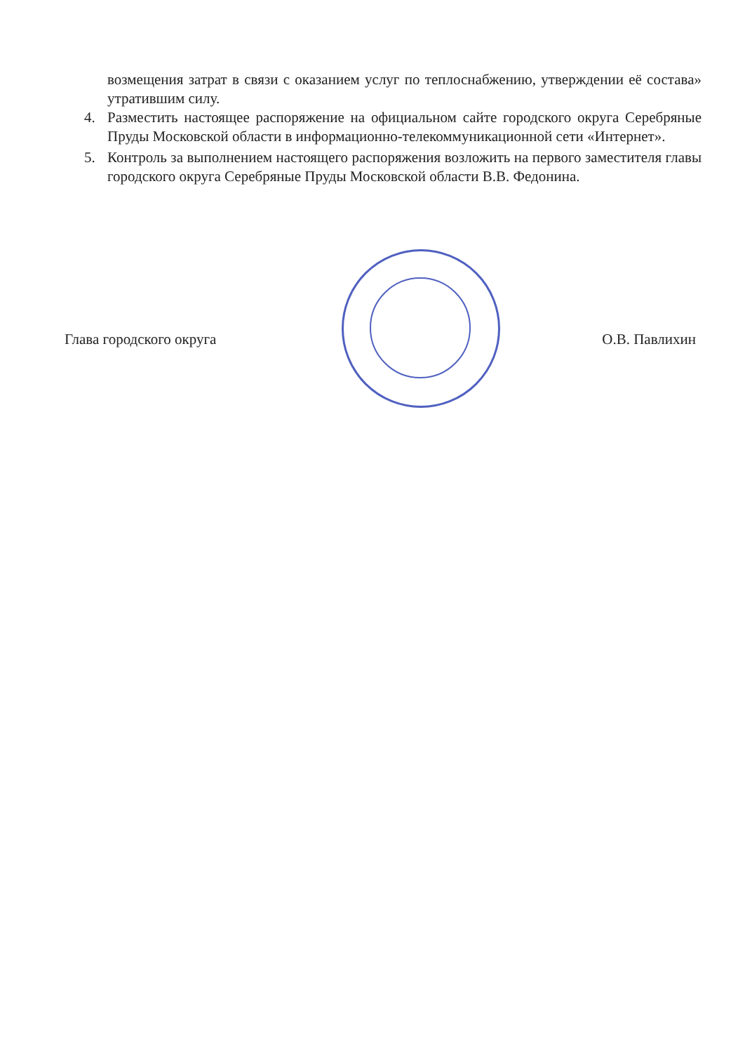возмещения затрат в связи с оказанием услуг по теплоснабжению, утверждении её состава» утратившим силу.
4. Разместить настоящее распоряжение на официальном сайте городского округа Серебряные Пруды Московской области в информационно-телекоммуникационной сети «Интернет».
5. Контроль за выполнением настоящего распоряжения возложить на первого заместителя главы городского округа Серебряные Пруды Московской области В.В. Федонина.
Глава городского округа О.В. Павлихин